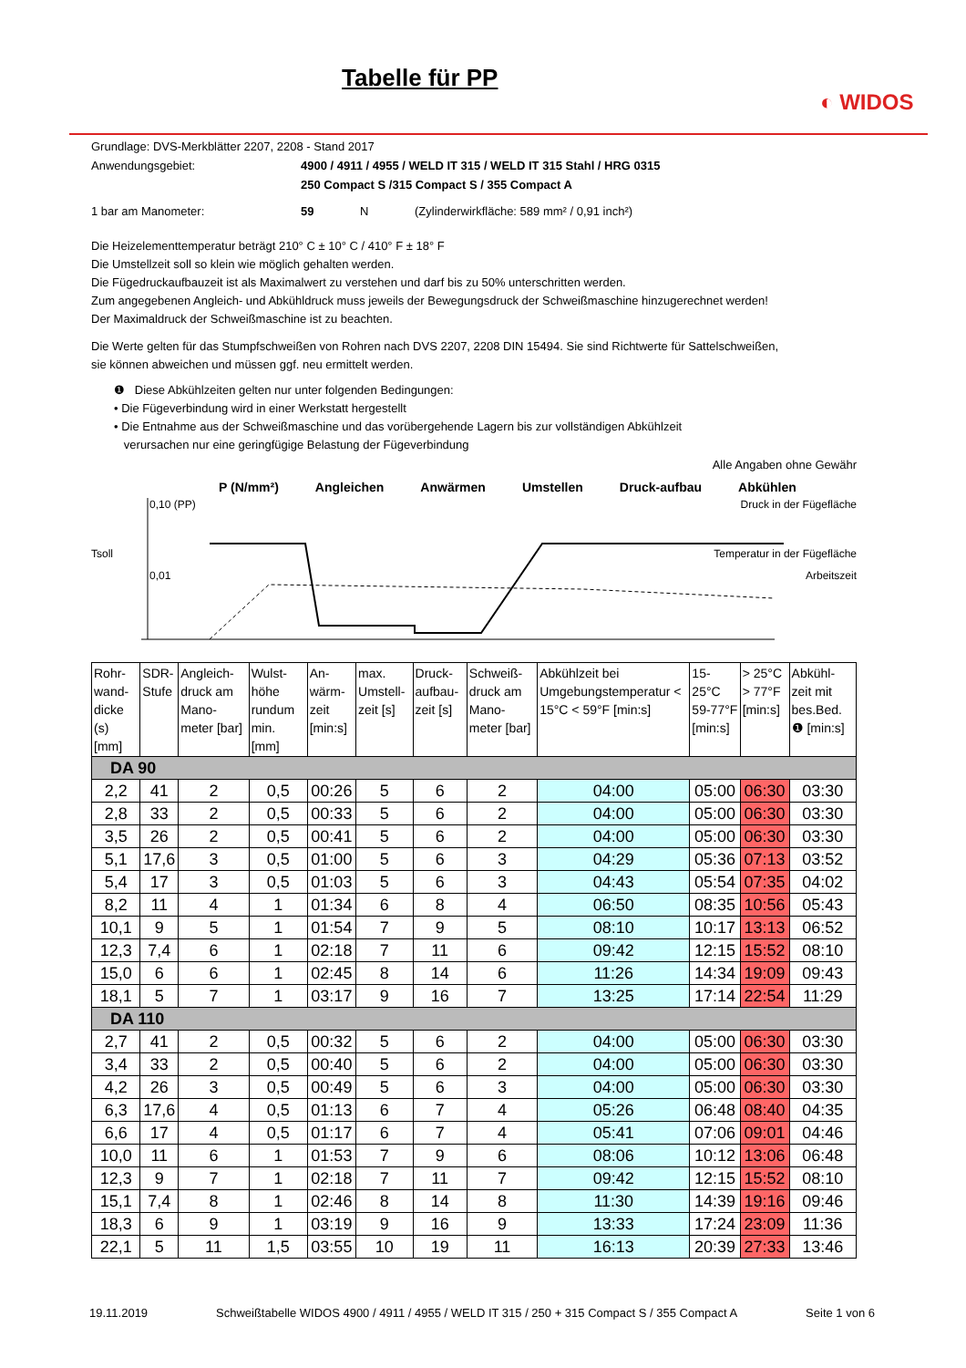Tabelle für PP
◐ WIDOS
Grundlage: DVS-Merkblätter 2207, 2208 - Stand 2017
Anwendungsgebiet:
4900 / 4911 / 4955 / WELD IT 315 / WELD IT 315 Stahl / HRG 0315
250 Compact S /315 Compact S / 355 Compact A
1 bar am Manometer:
59
N
(Zylinderwirkfläche: 589 mm² / 0,91 inch²)
Die Heizelementtemperatur beträgt 210° C ± 10° C / 410° F ± 18° F
Die Umstellzeit soll so klein wie möglich gehalten werden.
Die Fügedruckaufbauzeit ist als Maximalwert zu verstehen und darf bis zu 50% unterschritten werden.
Zum angegebenen Angleich- und Abkühldruck muss jeweils der Bewegungsdruck der Schweißmaschine hinzugerechnet werden!
Der Maximaldruck der Schweißmaschine ist zu beachten.
Die Werte gelten für das Stumpfschweißen von Rohren nach DVS 2207, 2208 DIN 15494. Sie sind Richtwerte für Sattelschweißen,
sie können abweichen und müssen ggf. neu ermittelt werden.
❶ Diese Abkühlzeiten gelten nur unter folgenden Bedingungen:
• Die Fügeverbindung wird in einer Werkstatt hergestellt
• Die Entnahme aus der Schweißmaschine und das vorübergehende Lagern bis zur vollständigen Abkühlzeit
verursachen nur eine geringfügige Belastung der Fügeverbindung
Alle Angaben ohne Gewähr
P (N/mm²) Angleichen Anwärmen Umstellen Druck-aufbau Abkühlen
0,10 (PP) Druck in der Fügefläche
Tsoll Temperatur in der Fügefläche
0,01 Arbeitszeit
| Rohr-wand-dicke (s) [mm] | SDR-Stufe | Angleich-druck am Mano-meter [bar] | Wulst-höhe rundum min. [mm] | An-wärm-zeit [min:s] | max. Umstell-zeit [s] | Druck-aufbau-zeit [s] | Schweiß-druck am Mano-meter [bar] | Abkühlzeit bei Umgebungstemperatur < 15°C < 59°F [min:s] | 15-25°C 59-77°F [min:s] | > 25°C > 77°F [min:s] | Abkühl-zeit mit bes.Bed. ❶ [min:s] |
| --- | --- | --- | --- | --- | --- | --- | --- | --- | --- | --- | --- |
| DA 90 | | | | | | | | | | | |
| 2,2 | 41 | 2 | 0,5 | 00:26 | 5 | 6 | 2 | 04:00 | 05:00 | 06:30 | 03:30 |
| 2,8 | 33 | 2 | 0,5 | 00:33 | 5 | 6 | 2 | 04:00 | 05:00 | 06:30 | 03:30 |
| 3,5 | 26 | 2 | 0,5 | 00:41 | 5 | 6 | 2 | 04:00 | 05:00 | 06:30 | 03:30 |
| 5,1 | 17,6 | 3 | 0,5 | 01:00 | 5 | 6 | 3 | 04:29 | 05:36 | 07:13 | 03:52 |
| 5,4 | 17 | 3 | 0,5 | 01:03 | 5 | 6 | 3 | 04:43 | 05:54 | 07:35 | 04:02 |
| 8,2 | 11 | 4 | 1 | 01:34 | 6 | 8 | 4 | 06:50 | 08:35 | 10:56 | 05:43 |
| 10,1 | 9 | 5 | 1 | 01:54 | 7 | 9 | 5 | 08:10 | 10:17 | 13:13 | 06:52 |
| 12,3 | 7,4 | 6 | 1 | 02:18 | 7 | 11 | 6 | 09:42 | 12:15 | 15:52 | 08:10 |
| 15,0 | 6 | 6 | 1 | 02:45 | 8 | 14 | 6 | 11:26 | 14:34 | 19:09 | 09:43 |
| 18,1 | 5 | 7 | 1 | 03:17 | 9 | 16 | 7 | 13:25 | 17:14 | 22:54 | 11:29 |
| DA 110 | | | | | | | | | | | |
| 2,7 | 41 | 2 | 0,5 | 00:32 | 5 | 6 | 2 | 04:00 | 05:00 | 06:30 | 03:30 |
| 3,4 | 33 | 2 | 0,5 | 00:40 | 5 | 6 | 2 | 04:00 | 05:00 | 06:30 | 03:30 |
| 4,2 | 26 | 3 | 0,5 | 00:49 | 5 | 6 | 3 | 04:00 | 05:00 | 06:30 | 03:30 |
| 6,3 | 17,6 | 4 | 0,5 | 01:13 | 6 | 7 | 4 | 05:26 | 06:48 | 08:40 | 04:35 |
| 6,6 | 17 | 4 | 0,5 | 01:17 | 6 | 7 | 4 | 05:41 | 07:06 | 09:01 | 04:46 |
| 10,0 | 11 | 6 | 1 | 01:53 | 7 | 9 | 6 | 08:06 | 10:12 | 13:06 | 06:48 |
| 12,3 | 9 | 7 | 1 | 02:18 | 7 | 11 | 7 | 09:42 | 12:15 | 15:52 | 08:10 |
| 15,1 | 7,4 | 8 | 1 | 02:46 | 8 | 14 | 8 | 11:30 | 14:39 | 19:16 | 09:46 |
| 18,3 | 6 | 9 | 1 | 03:19 | 9 | 16 | 9 | 13:33 | 17:24 | 23:09 | 11:36 |
| 22,1 | 5 | 11 | 1,5 | 03:55 | 10 | 19 | 11 | 16:13 | 20:39 | 27:33 | 13:46 |
19.11.2019 Schweißtabelle WIDOS 4900 / 4911 / 4955 / WELD IT 315 / 250 + 315 Compact S / 355 Compact A Seite 1 von 6